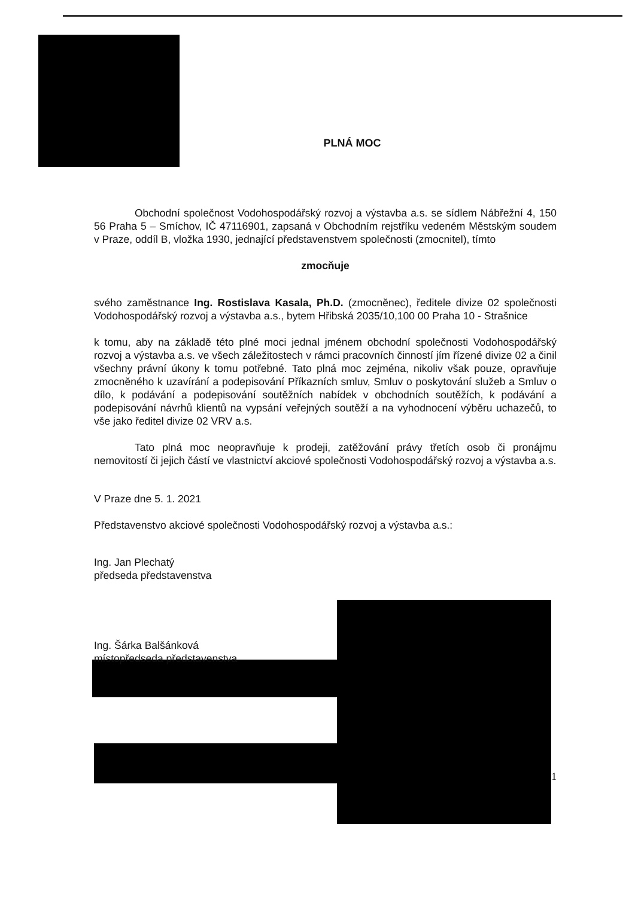PLNÁ MOC
Obchodní společnost Vodohospodářský rozvoj a výstavba a.s. se sídlem Nábřežní 4, 150 56 Praha 5 – Smíchov, IČ 47116901, zapsaná v Obchodním rejstříku vedeném Městským soudem v Praze, oddíl B, vložka 1930, jednající představenstvem společnosti (zmocnitel), tímto
zmocňuje
svého zaměstnance Ing. Rostislava Kasala, Ph.D. (zmocněnec), ředitele divize 02 společnosti Vodohospodářský rozvoj a výstavba a.s., bytem Hřibská 2035/10,100 00 Praha 10 - Strašnice
k tomu, aby na základě této plné moci jednal jménem obchodní společnosti Vodohospodářský rozvoj a výstavba a.s. ve všech záležitostech v rámci pracovních činností jím řízené divize 02 a činil všechny právní úkony k tomu potřebné. Tato plná moc zejména, nikoliv však pouze, opravňuje zmocněného k uzavírání a podepisování Příkazních smluv, Smluv o poskytování služeb a Smluv o dílo, k podávání a podepisování soutěžních nabídek v obchodních soutěžích, k podávání a podepisování návrhů klientů na vypsání veřejných soutěží a na vyhodnocení výběru uchazečů, to vše jako ředitel divize 02 VRV a.s.
Tato plná moc neopravňuje k prodeji, zatěžování právy třetích osob či pronájmu nemovitostí či jejich částí ve vlastnictví akciové společnosti Vodohospodářský rozvoj a výstavba a.s.
V Praze dne 5. 1. 2021
Představenstvo akciové společnosti Vodohospodářský rozvoj a výstavba a.s.:
Ing. Jan Plechatý
předseda představenstva
Ing. Šárka Balšánková
místopředseda představenstva
1